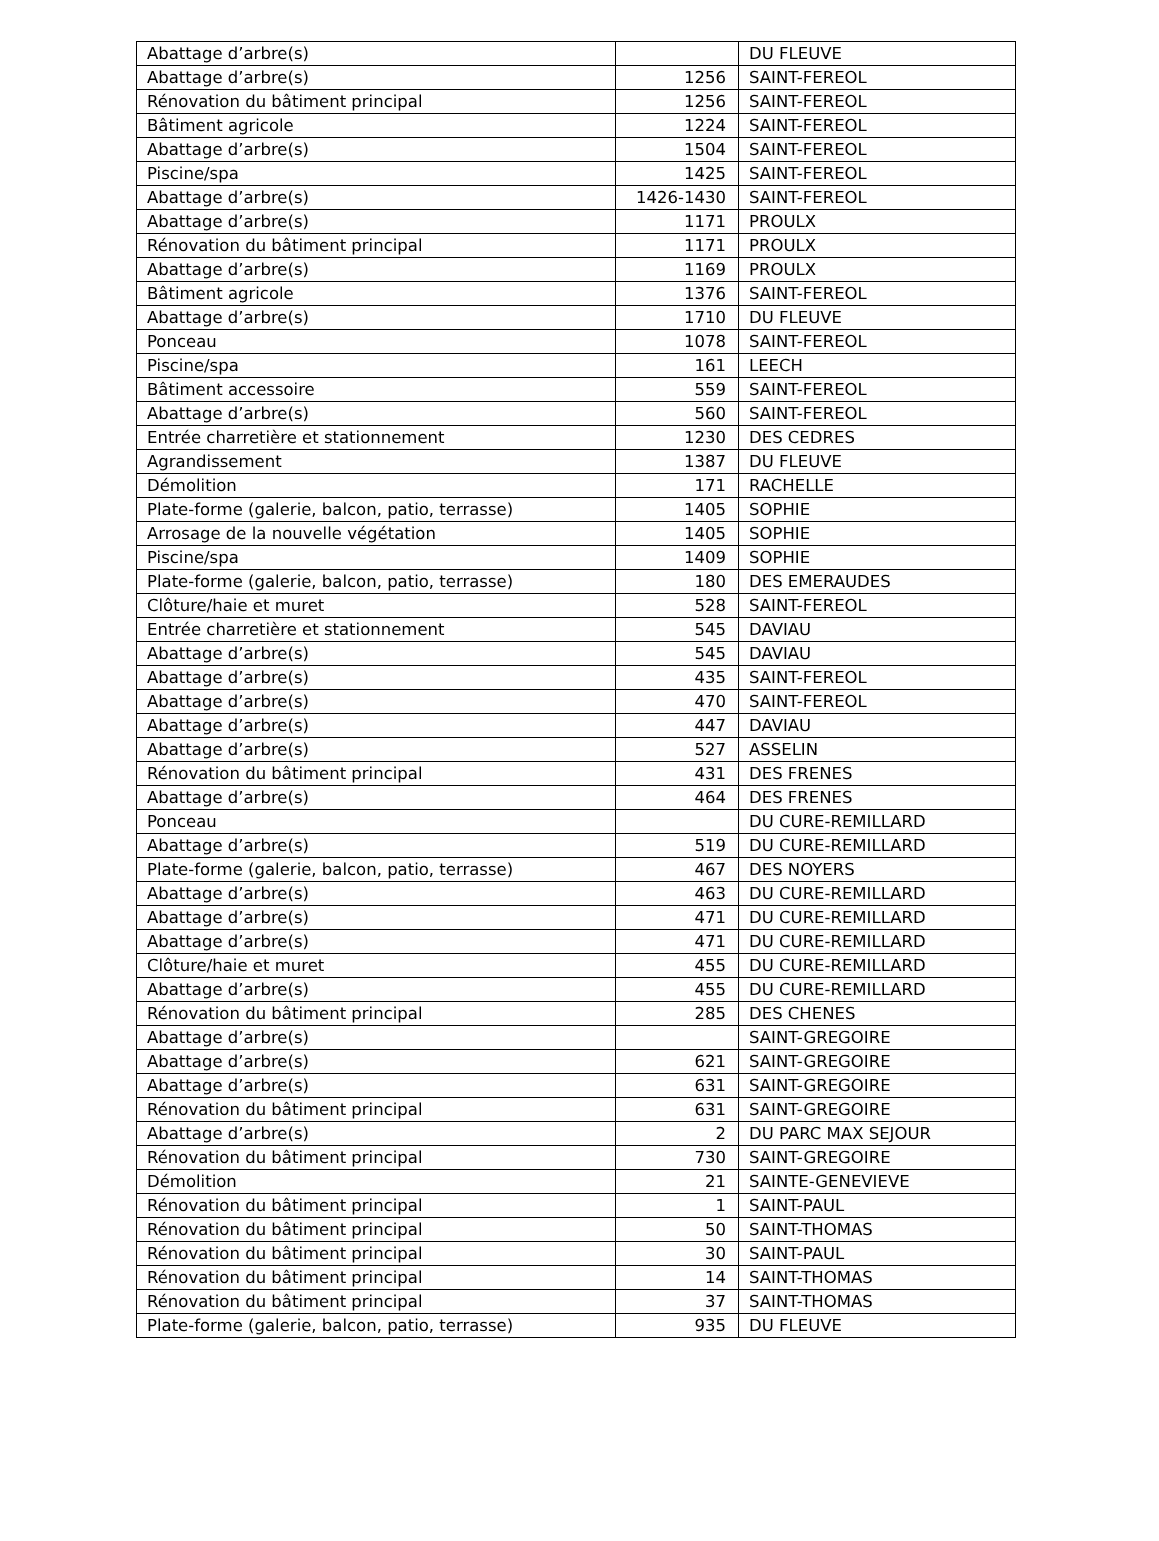| Abattage d’arbre(s) | | DU FLEUVE |
| Abattage d’arbre(s) | 1256 | SAINT-FEREOL |
| Rénovation du bâtiment principal | 1256 | SAINT-FEREOL |
| Bâtiment agricole | 1224 | SAINT-FEREOL |
| Abattage d’arbre(s) | 1504 | SAINT-FEREOL |
| Piscine/spa | 1425 | SAINT-FEREOL |
| Abattage d’arbre(s) | 1426-1430 | SAINT-FEREOL |
| Abattage d’arbre(s) | 1171 | PROULX |
| Rénovation du bâtiment principal | 1171 | PROULX |
| Abattage d’arbre(s) | 1169 | PROULX |
| Bâtiment agricole | 1376 | SAINT-FEREOL |
| Abattage d’arbre(s) | 1710 | DU FLEUVE |
| Ponceau | 1078 | SAINT-FEREOL |
| Piscine/spa | 161 | LEECH |
| Bâtiment accessoire | 559 | SAINT-FEREOL |
| Abattage d’arbre(s) | 560 | SAINT-FEREOL |
| Entrée charretière et stationnement | 1230 | DES CEDRES |
| Agrandissement | 1387 | DU FLEUVE |
| Démolition | 171 | RACHELLE |
| Plate-forme (galerie, balcon, patio, terrasse) | 1405 | SOPHIE |
| Arrosage de la nouvelle végétation | 1405 | SOPHIE |
| Piscine/spa | 1409 | SOPHIE |
| Plate-forme (galerie, balcon, patio, terrasse) | 180 | DES EMERAUDES |
| Clôture/haie et muret | 528 | SAINT-FEREOL |
| Entrée charretière et stationnement | 545 | DAVIAU |
| Abattage d’arbre(s) | 545 | DAVIAU |
| Abattage d’arbre(s) | 435 | SAINT-FEREOL |
| Abattage d’arbre(s) | 470 | SAINT-FEREOL |
| Abattage d’arbre(s) | 447 | DAVIAU |
| Abattage d’arbre(s) | 527 | ASSELIN |
| Rénovation du bâtiment principal | 431 | DES FRENES |
| Abattage d’arbre(s) | 464 | DES FRENES |
| Ponceau | | DU CURE-REMILLARD |
| Abattage d’arbre(s) | 519 | DU CURE-REMILLARD |
| Plate-forme (galerie, balcon, patio, terrasse) | 467 | DES NOYERS |
| Abattage d’arbre(s) | 463 | DU CURE-REMILLARD |
| Abattage d’arbre(s) | 471 | DU CURE-REMILLARD |
| Abattage d’arbre(s) | 471 | DU CURE-REMILLARD |
| Clôture/haie et muret | 455 | DU CURE-REMILLARD |
| Abattage d’arbre(s) | 455 | DU CURE-REMILLARD |
| Rénovation du bâtiment principal | 285 | DES CHENES |
| Abattage d’arbre(s) | | SAINT-GREGOIRE |
| Abattage d’arbre(s) | 621 | SAINT-GREGOIRE |
| Abattage d’arbre(s) | 631 | SAINT-GREGOIRE |
| Rénovation du bâtiment principal | 631 | SAINT-GREGOIRE |
| Abattage d’arbre(s) | 2 | DU PARC MAX SEJOUR |
| Rénovation du bâtiment principal | 730 | SAINT-GREGOIRE |
| Démolition | 21 | SAINTE-GENEVIEVE |
| Rénovation du bâtiment principal | 1 | SAINT-PAUL |
| Rénovation du bâtiment principal | 50 | SAINT-THOMAS |
| Rénovation du bâtiment principal | 30 | SAINT-PAUL |
| Rénovation du bâtiment principal | 14 | SAINT-THOMAS |
| Rénovation du bâtiment principal | 37 | SAINT-THOMAS |
| Plate-forme (galerie, balcon, patio, terrasse) | 935 | DU FLEUVE |